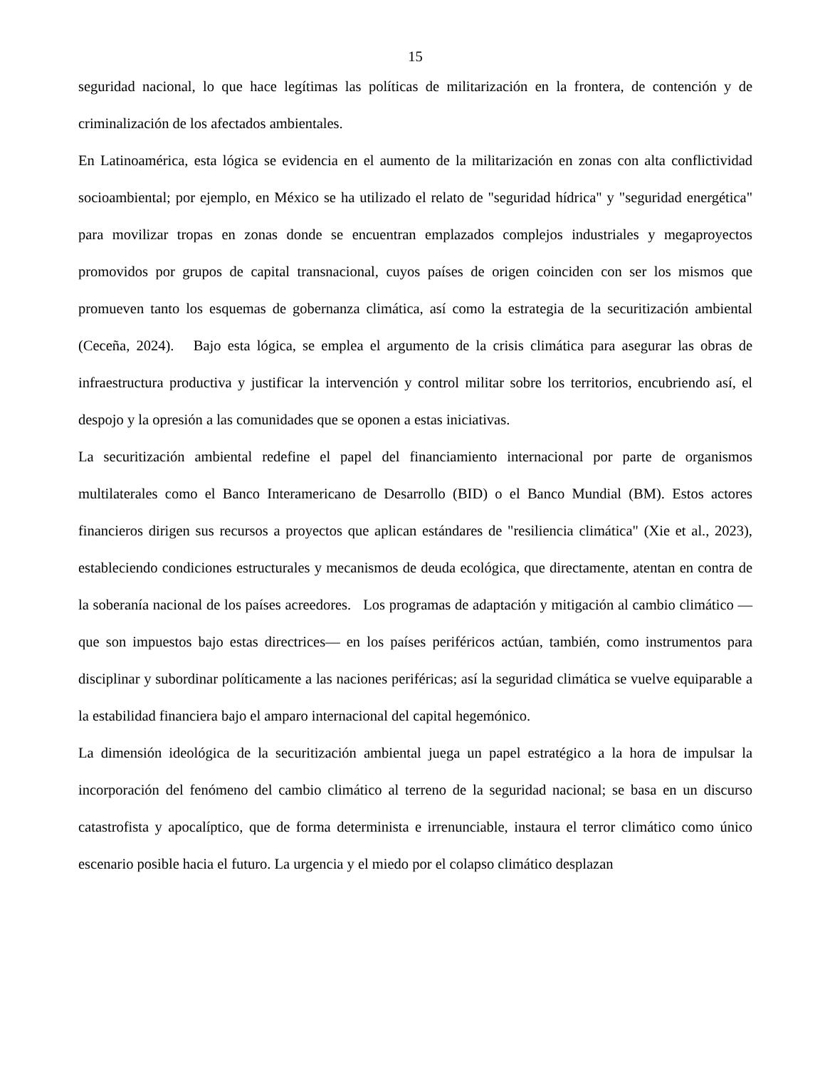15
seguridad nacional, lo que hace legítimas las políticas de militarización en la frontera, de contención y de criminalización de los afectados ambientales.
En Latinoamérica, esta lógica se evidencia en el aumento de la militarización en zonas con alta conflictividad socioambiental; por ejemplo, en México se ha utilizado el relato de "seguridad hídrica" y "seguridad energética" para movilizar tropas en zonas donde se encuentran emplazados complejos industriales y megaproyectos promovidos por grupos de capital transnacional, cuyos países de origen coinciden con ser los mismos que promueven tanto los esquemas de gobernanza climática, así como la estrategia de la securitización ambiental (Ceceña, 2024). Bajo esta lógica, se emplea el argumento de la crisis climática para asegurar las obras de infraestructura productiva y justificar la intervención y control militar sobre los territorios, encubriendo así, el despojo y la opresión a las comunidades que se oponen a estas iniciativas.
La securitización ambiental redefine el papel del financiamiento internacional por parte de organismos multilaterales como el Banco Interamericano de Desarrollo (BID) o el Banco Mundial (BM). Estos actores financieros dirigen sus recursos a proyectos que aplican estándares de "resiliencia climática" (Xie et al., 2023), estableciendo condiciones estructurales y mecanismos de deuda ecológica, que directamente, atentan en contra de la soberanía nacional de los países acreedores. Los programas de adaptación y mitigación al cambio climático —que son impuestos bajo estas directrices— en los países periféricos actúan, también, como instrumentos para disciplinar y subordinar políticamente a las naciones periféricas; así la seguridad climática se vuelve equiparable a la estabilidad financiera bajo el amparo internacional del capital hegemónico.
La dimensión ideológica de la securitización ambiental juega un papel estratégico a la hora de impulsar la incorporación del fenómeno del cambio climático al terreno de la seguridad nacional; se basa en un discurso catastrofista y apocalíptico, que de forma determinista e irrenunciable, instaura el terror climático como único escenario posible hacia el futuro. La urgencia y el miedo por el colapso climático desplazan